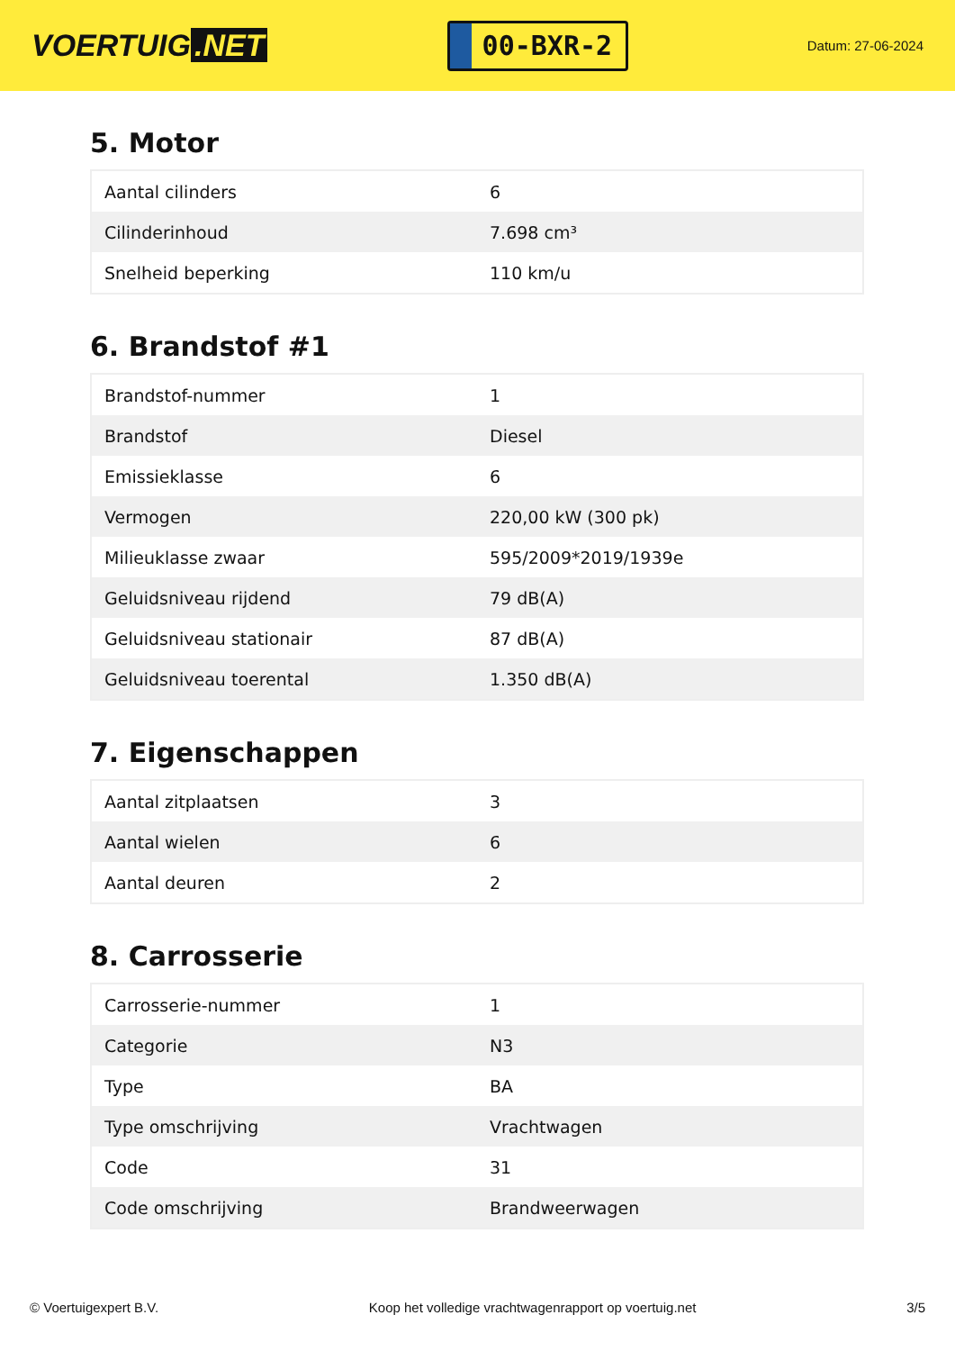VOERTUIG.NET
00-BXR-2
Datum: 27-06-2024
5. Motor
| Aantal cilinders | 6 |
| Cilinderinhoud | 7.698 cm³ |
| Snelheid beperking | 110 km/u |
6. Brandstof #1
| Brandstof-nummer | 1 |
| Brandstof | Diesel |
| Emissieklasse | 6 |
| Vermogen | 220,00 kW (300 pk) |
| Milieuklasse zwaar | 595/2009*2019/1939e |
| Geluidsniveau rijdend | 79 dB(A) |
| Geluidsniveau stationair | 87 dB(A) |
| Geluidsniveau toerental | 1.350 dB(A) |
7. Eigenschappen
| Aantal zitplaatsen | 3 |
| Aantal wielen | 6 |
| Aantal deuren | 2 |
8. Carrosserie
| Carrosserie-nummer | 1 |
| Categorie | N3 |
| Type | BA |
| Type omschrijving | Vrachtwagen |
| Code | 31 |
| Code omschrijving | Brandweerwagen |
© Voertuigexpert B.V. Koop het volledige vrachtwagenrapport op voertuig.net 3/5